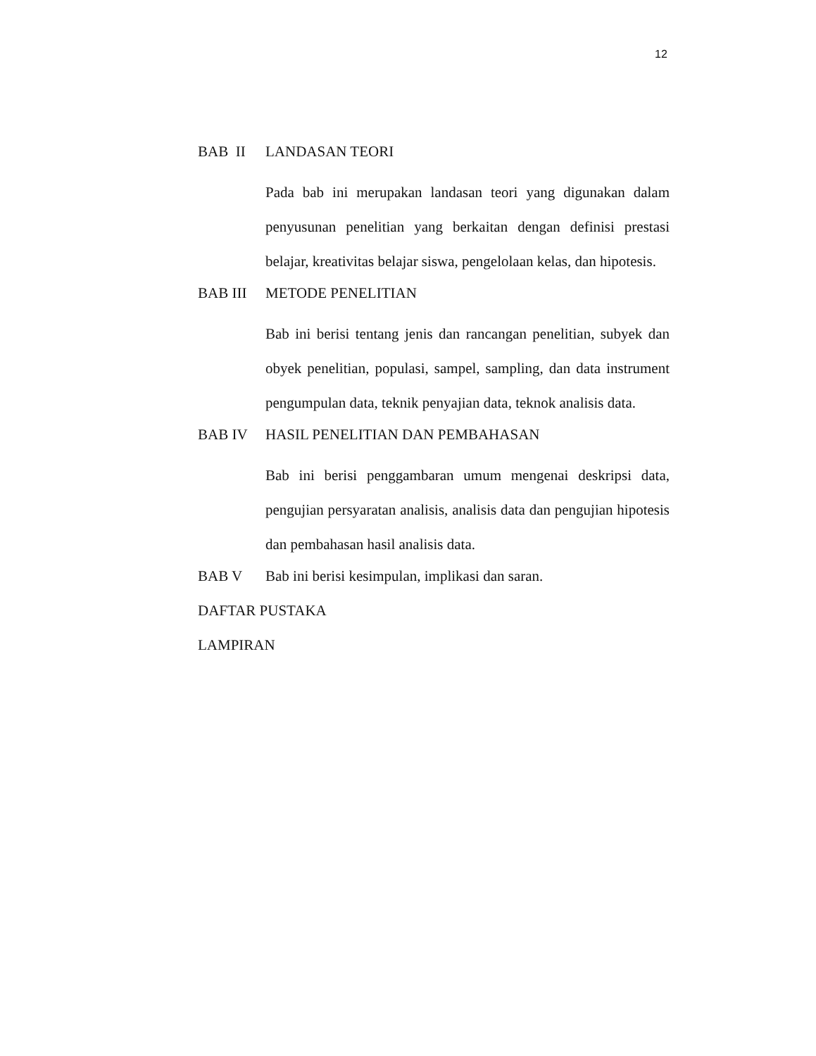12
BAB II LANDASAN TEORI
Pada bab ini merupakan landasan teori yang digunakan dalam penyusunan penelitian yang berkaitan dengan definisi prestasi belajar, kreativitas belajar siswa, pengelolaan kelas, dan hipotesis.
BAB III METODE PENELITIAN
Bab ini berisi tentang jenis dan rancangan penelitian, subyek dan obyek penelitian, populasi, sampel, sampling, dan data instrument pengumpulan data, teknik penyajian data, teknok analisis data.
BAB IV HASIL PENELITIAN DAN PEMBAHASAN
Bab ini berisi penggambaran umum mengenai deskripsi data, pengujian persyaratan analisis, analisis data dan pengujian hipotesis dan pembahasan hasil analisis data.
BAB V Bab ini berisi kesimpulan, implikasi dan saran.
DAFTAR PUSTAKA
LAMPIRAN